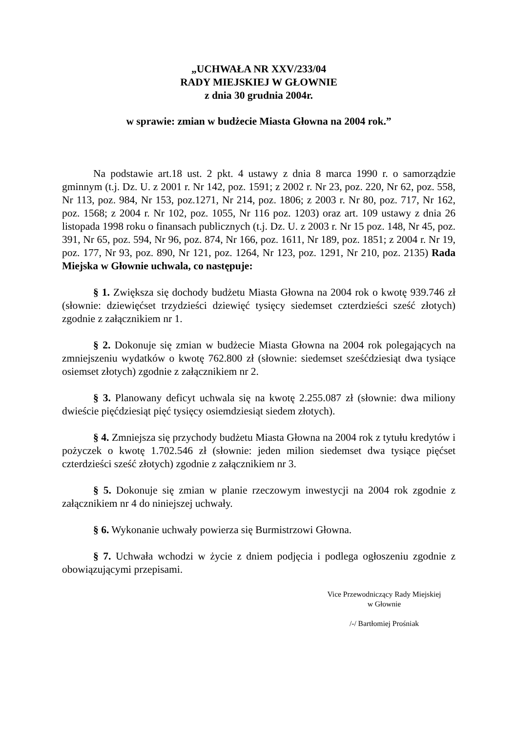„UCHWAŁA NR XXV/233/04
RADY MIEJSKIEJ W GŁOWNIE
z dnia 30 grudnia 2004r.
w sprawie: zmian w budżecie Miasta Głowna na 2004 rok.”
Na podstawie art.18 ust. 2 pkt. 4 ustawy z dnia 8 marca 1990 r. o samorządzie gminnym (t.j. Dz. U. z 2001 r. Nr 142, poz. 1591; z 2002 r. Nr 23, poz. 220, Nr 62, poz. 558, Nr 113, poz. 984, Nr 153, poz.1271, Nr 214, poz. 1806; z 2003 r. Nr 80, poz. 717, Nr 162, poz. 1568; z 2004 r. Nr 102, poz. 1055, Nr 116 poz. 1203) oraz art. 109 ustawy z dnia 26 listopada 1998 roku o finansach publicznych (t.j. Dz. U. z 2003 r. Nr 15 poz. 148, Nr 45, poz. 391, Nr 65, poz. 594, Nr 96, poz. 874, Nr 166, poz. 1611, Nr 189, poz. 1851; z 2004 r. Nr 19, poz. 177, Nr 93, poz. 890, Nr 121, poz. 1264, Nr 123, poz. 1291, Nr 210, poz. 2135) Rada Miejska w Głownie uchwala, co następuje:
§ 1. Zwiększa się dochody budżetu Miasta Głowna na 2004 rok o kwotę 939.746 zł (słownie: dziewięćset trzydzieści dziewięć tysięcy siedemset czterdzieści sześć złotych) zgodnie z załącznikiem nr 1.
§ 2. Dokonuje się zmian w budżecie Miasta Głowna na 2004 rok polegających na zmniejszeniu wydatków o kwotę 762.800 zł (słownie: siedemset sześćdziesiąt dwa tysiące osiemset złotych) zgodnie z załącznikiem nr 2.
§ 3. Planowany deficyt uchwala się na kwotę 2.255.087 zł (słownie: dwa miliony dwieście pięćdziesiąt pięć tysięcy osiemdziesiąt siedem złotych).
§ 4. Zmniejsza się przychody budżetu Miasta Głowna na 2004 rok z tytułu kredytów i pożyczek o kwotę 1.702.546 zł (słownie: jeden milion siedemset dwa tysiące pięćset czterdzieści sześć złotych) zgodnie z załącznikiem nr 3.
§ 5. Dokonuje się zmian w planie rzeczowym inwestycji na 2004 rok zgodnie z załącznikiem nr 4 do niniejszej uchwały.
§ 6. Wykonanie uchwały powierza się Burmistrzowi Głowna.
§ 7. Uchwała wchodzi w życie z dniem podjęcia i podlega ogłoszeniu zgodnie z obowiązującymi przepisami.
Vice Przewodniczący Rady Miejskiej
w Głownie
/-/ Bartłomiej Prośniak